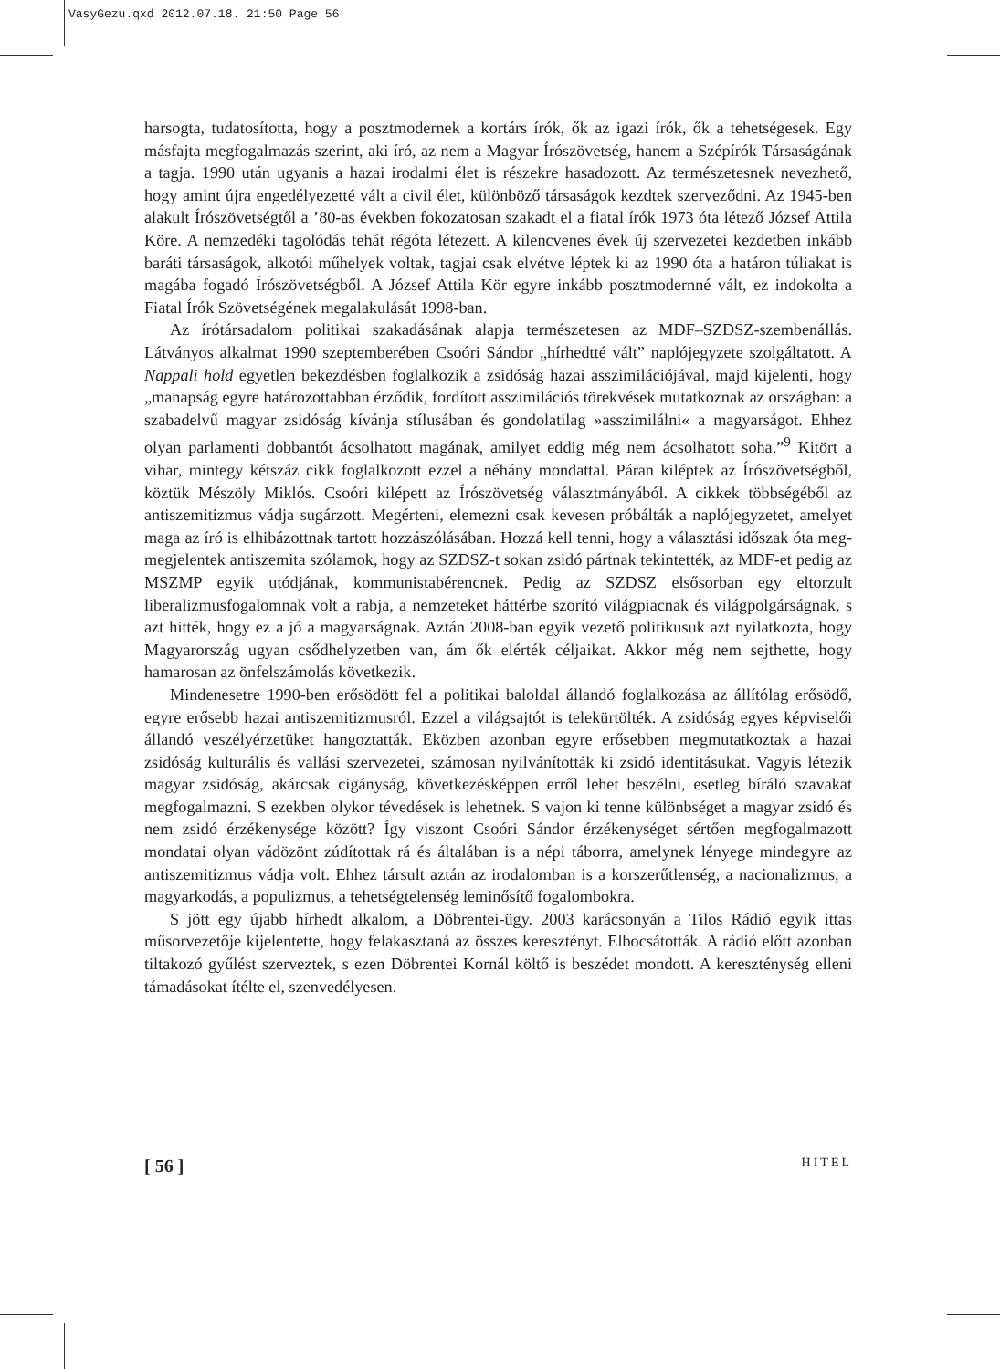VasyGezu.qxd 2012.07.18. 21:50 Page 56
harsogta, tudatosította, hogy a posztmodernek a kortárs írók, ők az igazi írók, ők a tehetségesek. Egy másfajta megfogalmazás szerint, aki író, az nem a Magyar Írószövetség, hanem a Szépírók Társaságának a tagja. 1990 után ugyanis a hazai irodalmi élet is részekre hasadozott. Az természetesnek nevezhető, hogy amint újra engedélyezetté vált a civil élet, különböző társaságok kezdtek szerveződni. Az 1945-ben alakult Írószövetségtől a ’80-as években fokozatosan szakadt el a fiatal írók 1973 óta létező József Attila Köre. A nemzedéki tagolódás tehát régóta létezett. A kilencvenes évek új szervezetei kezdetben inkább baráti társaságok, alkotói műhelyek voltak, tagjai csak elvétve léptek ki az 1990 óta a határon túliakat is magába fogadó Írószövetségből. A József Attila Kör egyre inkább posztmodernné vált, ez indokolta a Fiatal Írók Szövetségének megalakulását 1998-ban.
Az írótársadalom politikai szakadásának alapja természetesen az MDF–SZDSZ-szembenállás. Látványos alkalmat 1990 szeptemberében Csoóri Sándor „hírhedtté vált” naplójegyzete szolgáltatott. A Nappali hold egyetlen bekezdésben foglalkozik a zsidóság hazai asszimilációjával, majd kijelenti, hogy „manapság egyre határozottabban érződik, fordított asszimilációs törekvések mutatkoznak az országban: a szabadelvű magyar zsidóság kívánja stílusában és gondolatilag »asszimilálni« a magyarságot. Ehhez olyan parlamenti dobbantót ácsolhatott magának, amilyet eddig még nem ácsolhatott soha.”<sup>9</sup> Kitört a vihar, mintegy kétszáz cikk foglalkozott ezzel a néhány mondattal. Páran kiléptek az Írószövetségből, köztük Mészöly Miklós. Csoóri kilépett az Írószövetség választmányából. A cikkek többségéből az antiszemitizmus vádja sugárzott. Megérteni, elemezni csak kevesen próbálták a naplójegyzetet, amelyet maga az író is elhibázottnak tartott hozzászólásában. Hozzá kell tenni, hogy a választási időszak óta meg-megjelentek antiszemita szólamok, hogy az SZDSZ-t sokan zsidó pártnak tekintették, az MDF-et pedig az MSZMP egyik utódjának, kommunistabérencnek. Pedig az SZDSZ elsősorban egy eltorzult liberalizmusfogalomnak volt a rabja, a nemzeteket háttérbe szorító világpiacnak és világpolgárságnak, s azt hitték, hogy ez a jó a magyarságnak. Aztán 2008-ban egyik vezető politikusuk azt nyilatkozta, hogy Magyarország ugyan csődhelyzetben van, ám ők elérték céljaikat. Akkor még nem sejthette, hogy hamarosan az önfelszámolás következik.
Mindenesetre 1990-ben erősödött fel a politikai baloldal állandó foglalkozása az állítólag erősödő, egyre erősebb hazai antiszemitizmusról. Ezzel a világsajtót is telekürtölték. A zsidóság egyes képviselői állandó veszélyérzetüket hangoztatták. Eközben azonban egyre erősebben megmutatkoztak a hazai zsidóság kulturális és vallási szervezetei, számosan nyilvánították ki zsidó identitásukat. Vagyis létezik magyar zsidóság, akárcsak cigányság, következésképpen erről lehet beszélni, esetleg bíráló szavakat megfogalmazni. S ezekben olykor tévedések is lehetnek. S vajon ki tenne különbséget a magyar zsidó és nem zsidó érzékenysége között? Így viszont Csoóri Sándor érzékenységet sértően megfogalmazott mondatai olyan vádözönt zúdítottak rá és általában is a népi táborra, amelynek lényege mindegyre az antiszemitizmus vádja volt. Ehhez társult aztán az irodalomban is a korszerűtlenség, a nacionalizmus, a magyarkodás, a populizmus, a tehetségtelenség leminősítő fogalombokra.
S jött egy újabb hírhedt alkalom, a Döbrentei-ügy. 2003 karácsonyán a Tilos Rádió egyik ittas műsorvezetője kijelentette, hogy felakasztaná az összes keresztényt. Elbocsátották. A rádió előtt azonban tiltakozó gyűlést szerveztek, s ezen Döbrentei Kornál költő is beszédet mondott. A kereszténység elleni támadásokat ítélte el, szenvedélyesen.
[ 56 ] HITEL